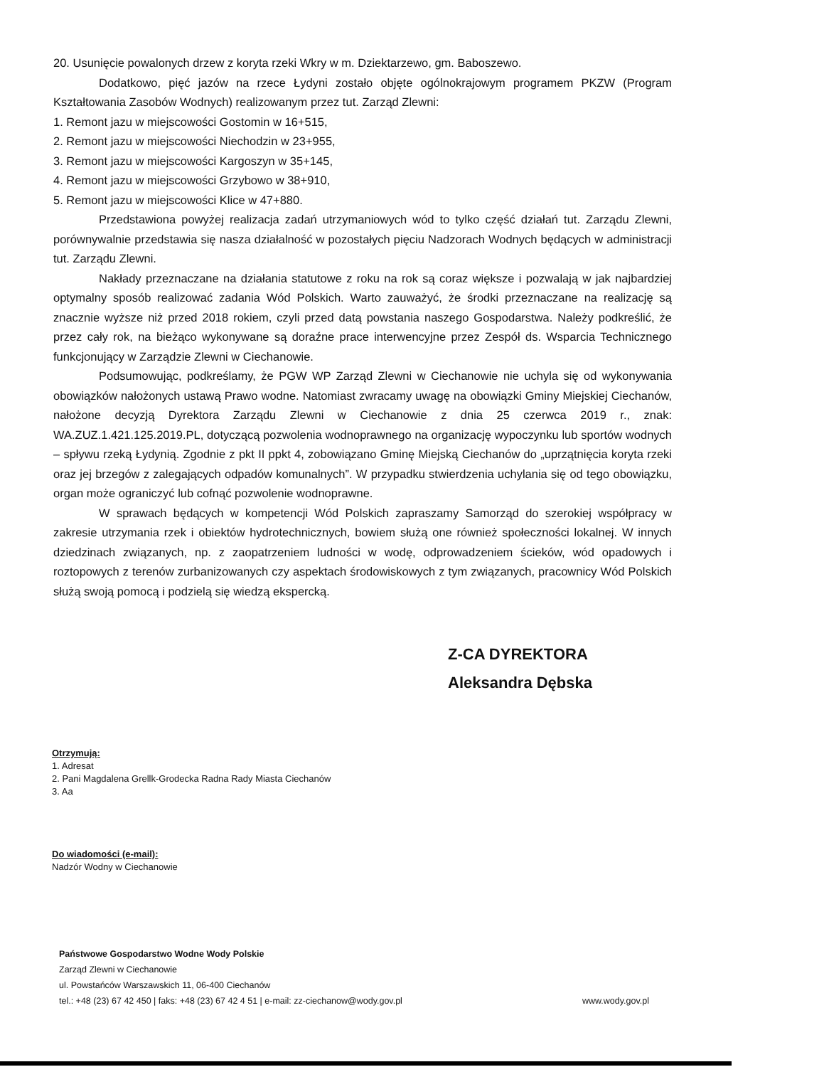20. Usunięcie powalonych drzew z koryta rzeki Wkry w m. Dziektarzewo, gm. Baboszewo.
Dodatkowo, pięć jazów na rzece Łydyni zostało objęte ogólnokrajowym programem PKZW (Program Kształtowania Zasobów Wodnych) realizowanym przez tut. Zarząd Zlewni:
1. Remont jazu w miejscowości Gostomin w 16+515,
2. Remont jazu w miejscowości Niechodzin w 23+955,
3. Remont jazu w miejscowości Kargoszyn w 35+145,
4. Remont jazu w miejscowości Grzybowo w 38+910,
5. Remont jazu w miejscowości Klice w 47+880.
Przedstawiona powyżej realizacja zadań utrzymaniowych wód to tylko część działań tut. Zarządu Zlewni, porównywalnie przedstawia się nasza działalność w pozostałych pięciu Nadzorach Wodnych będących w administracji tut. Zarządu Zlewni.
Nakłady przeznaczane na działania statutowe z roku na rok są coraz większe i pozwalają w jak najbardziej optymalny sposób realizować zadania Wód Polskich. Warto zauważyć, że środki przeznaczane na realizację są znacznie wyższe niż przed 2018 rokiem, czyli przed datą powstania naszego Gospodarstwa. Należy podkreślić, że przez cały rok, na bieżąco wykonywane są doraźne prace interwencyjne przez Zespół ds. Wsparcia Technicznego funkcjonujący w Zarządzie Zlewni w Ciechanowie.
Podsumowując, podkreślamy, że PGW WP Zarząd Zlewni w Ciechanowie nie uchyla się od wykonywania obowiązków nałożonych ustawą Prawo wodne. Natomiast zwracamy uwagę na obowiązki Gminy Miejskiej Ciechanów, nałożone decyzją Dyrektora Zarządu Zlewni w Ciechanowie z dnia 25 czerwca 2019 r., znak: WA.ZUZ.1.421.125.2019.PL, dotyczącą pozwolenia wodnoprawnego na organizację wypoczynku lub sportów wodnych – spływu rzeką Łydynią. Zgodnie z pkt II ppkt 4, zobowiązano Gminę Miejską Ciechanów do „uprzątnięcia koryta rzeki oraz jej brzegów z zalegających odpadów komunalnych”. W przypadku stwierdzenia uchylania się od tego obowiązku, organ może ograniczyć lub cofnąć pozwolenie wodnoprawne.
W sprawach będących w kompetencji Wód Polskich zapraszamy Samorząd do szerokiej współpracy w zakresie utrzymania rzek i obiektów hydrotechnicznych, bowiem służą one również społeczności lokalnej. W innych dziedzinach związanych, np. z zaopatrzeniem ludności w wodę, odprowadzeniem ścieków, wód opadowych i roztopowych z terenów zurbanizowanych czy aspektach środowiskowych z tym związanych, pracownicy Wód Polskich służą swoją pomocą i podzielą się wiedzą ekspercką.
Z-CA DYREKTORA
Aleksandra Dębska
Otrzymują:
1. Adresat
2. Pani Magdalena Grellk-Grodecka Radna Rady Miasta Ciechanów
3. Aa
Do wiadomości (e-mail):
Nadzór Wodny w Ciechanowie
Państwowe Gospodarstwo Wodne Wody Polskie
Zarząd Zlewni w Ciechanowie
ul. Powstańców Warszawskich 11, 06-400 Ciechanów
tel.: +48 (23) 67 42 450 | faks: +48 (23) 67 42 4 51 | e-mail: zz-ciechanow@wody.gov.pl www.wody.gov.pl